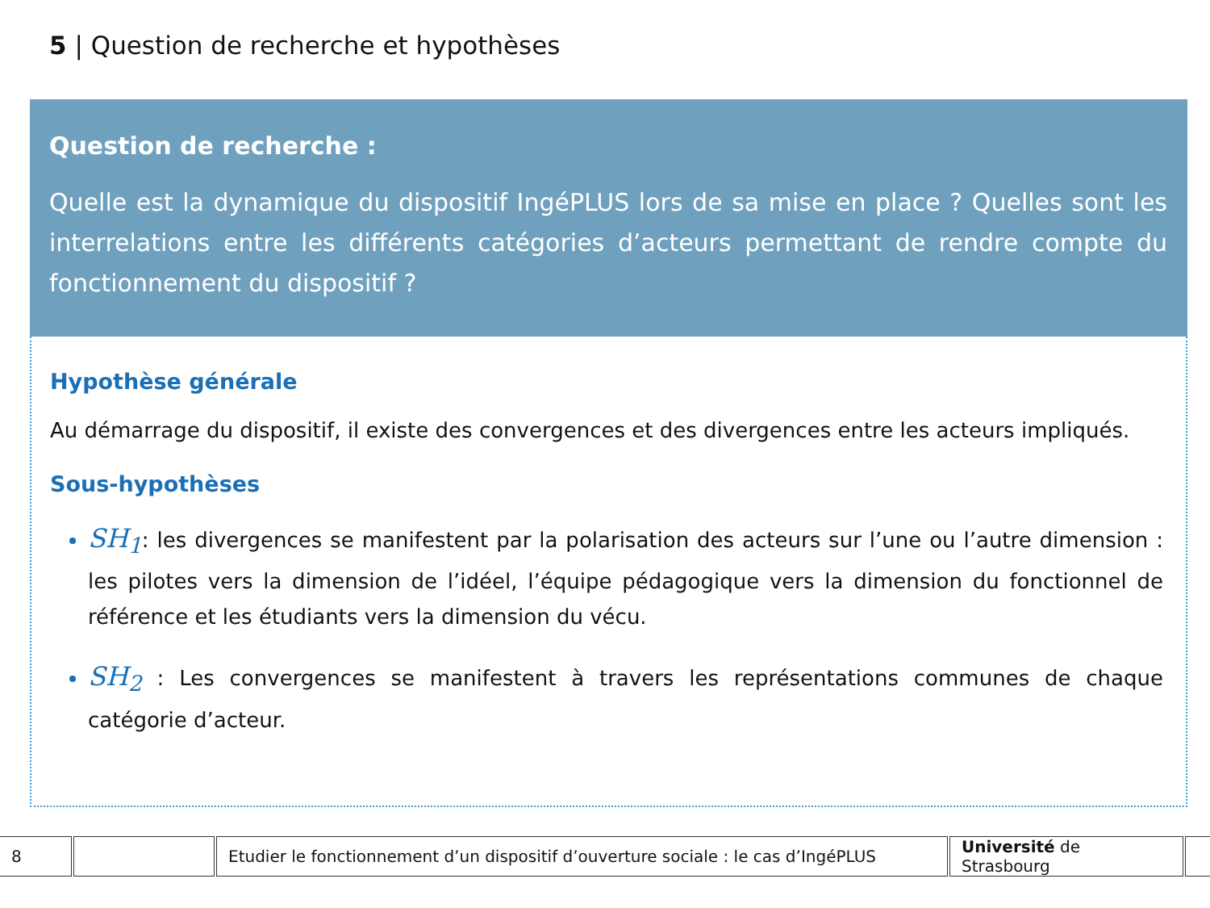5 | Question de recherche et hypothèses
Question de recherche :
Quelle est la dynamique du dispositif IngéPLUS lors de sa mise en place ? Quelles sont les interrelations entre les différents catégories d’acteurs permettant de rendre compte du fonctionnement du dispositif ?
Hypothèse générale
Au démarrage du dispositif, il existe des convergences et des divergences entre les acteurs impliqués.
Sous-hypothèses
SH<sub>1</sub>: les divergences se manifestent par la polarisation des acteurs sur l’une ou l’autre dimension : les pilotes vers la dimension de l’idéel, l’équipe pédagogique vers la dimension du fonctionnel de référence et les étudiants vers la dimension du vécu.
SH<sub>2</sub> : Les convergences se manifestent à travers les représentations communes de chaque catégorie d’acteur.
| 8 | | Etudier le fonctionnement d’un dispositif d’ouverture sociale : le cas d’IngéPLUS | Université de Strasbourg | |